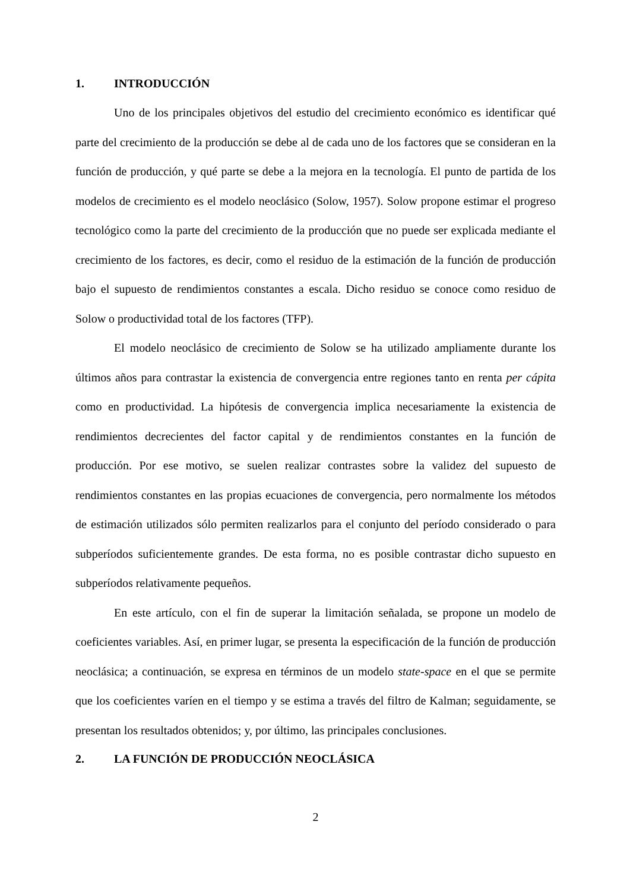1. INTRODUCCIÓN
Uno de los principales objetivos del estudio del crecimiento económico es identificar qué parte del crecimiento de la producción se debe al de cada uno de los factores que se consideran en la función de producción, y qué parte se debe a la mejora en la tecnología. El punto de partida de los modelos de crecimiento es el modelo neoclásico (Solow, 1957). Solow propone estimar el progreso tecnológico como la parte del crecimiento de la producción que no puede ser explicada mediante el crecimiento de los factores, es decir, como el residuo de la estimación de la función de producción bajo el supuesto de rendimientos constantes a escala. Dicho residuo se conoce como residuo de Solow o productividad total de los factores (TFP).
El modelo neoclásico de crecimiento de Solow se ha utilizado ampliamente durante los últimos años para contrastar la existencia de convergencia entre regiones tanto en renta per cápita como en productividad. La hipótesis de convergencia implica necesariamente la existencia de rendimientos decrecientes del factor capital y de rendimientos constantes en la función de producción. Por ese motivo, se suelen realizar contrastes sobre la validez del supuesto de rendimientos constantes en las propias ecuaciones de convergencia, pero normalmente los métodos de estimación utilizados sólo permiten realizarlos para el conjunto del período considerado o para subperíodos suficientemente grandes. De esta forma, no es posible contrastar dicho supuesto en subperíodos relativamente pequeños.
En este artículo, con el fin de superar la limitación señalada, se propone un modelo de coeficientes variables. Así, en primer lugar, se presenta la especificación de la función de producción neoclásica; a continuación, se expresa en términos de un modelo state-space en el que se permite que los coeficientes varíen en el tiempo y se estima a través del filtro de Kalman; seguidamente, se presentan los resultados obtenidos; y, por último, las principales conclusiones.
2. LA FUNCIÓN DE PRODUCCIÓN NEOCLÁSICA
2